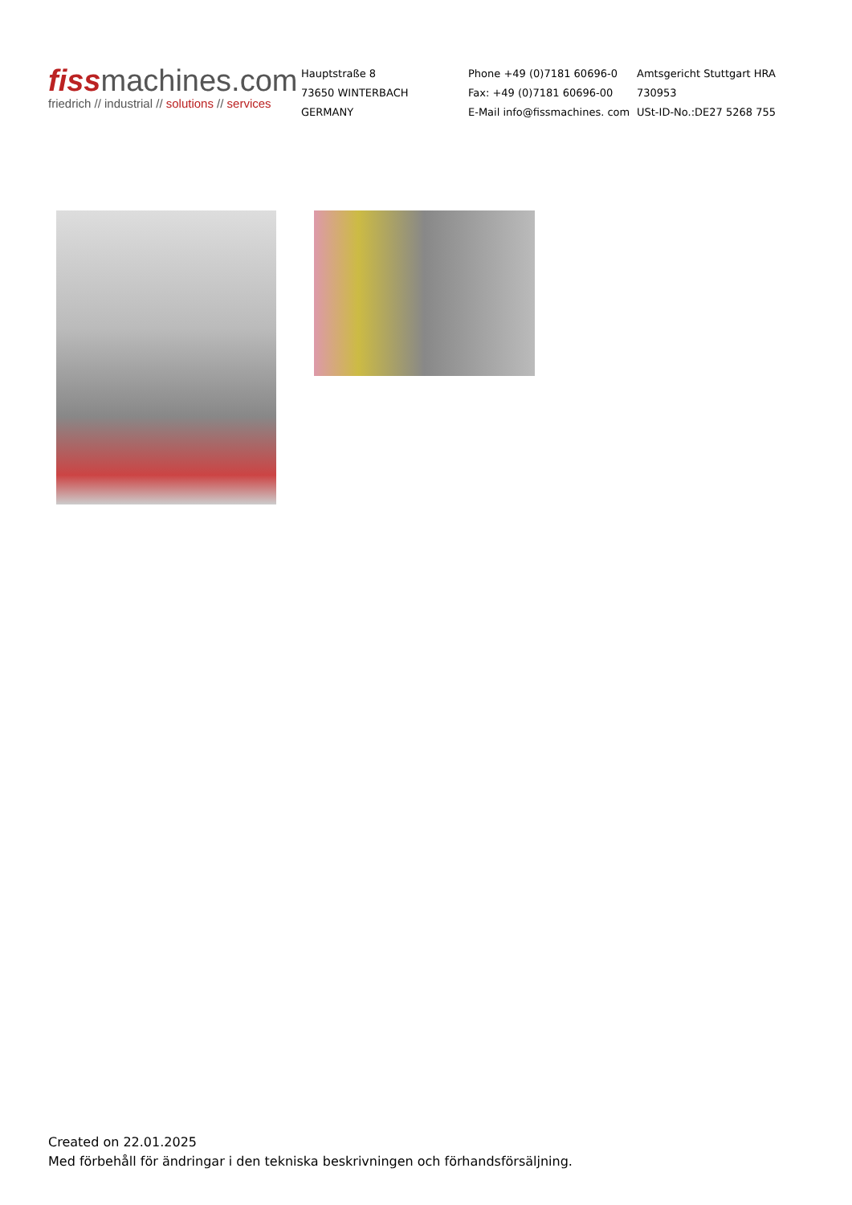fissmachines.com
friedrich // industrial // solutions // services
Hauptstraße 8
73650 WINTERBACH
GERMANY
Phone +49 (0)7181 60696-0
Fax: +49 (0)7181 60696-00
E-Mail info@fissmachines. com
Amtsgericht Stuttgart HRA 730953
USt-ID-No.:DE27 5268 755
Created on 22.01.2025
Med förbehåll för ändringar i den tekniska beskrivningen och förhandsförsäljning.